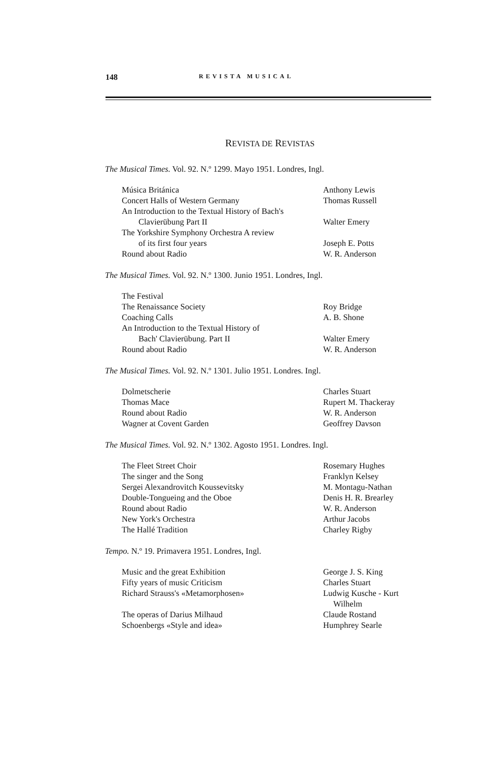148 REVISTA MUSICAL
REVISTA DE REVISTAS
The Musical Times. Vol. 92. N.º 1299. Mayo 1951. Londres, Ingl.
| Música Británica | Anthony Lewis |
| Concert Halls of Western Germany | Thomas Russell |
| An Introduction to the Textual History of Bach's Clavierübung Part II | Walter Emery |
| The Yorkshire Symphony Orchestra A review of its first four years | Joseph E. Potts |
| Round about Radio | W. R. Anderson |
The Musical Times. Vol. 92. N.º 1300. Junio 1951. Londres, Ingl.
| The Festival | |
| The Renaissance Society | Roy Bridge |
| Coaching Calls | A. B. Shone |
| An Introduction to the Textual History of Bach' Clavierübung. Part II | Walter Emery |
| Round about Radio | W. R. Anderson |
The Musical Times. Vol. 92. N.º 1301. Julio 1951. Londres. Ingl.
| Dolmetscherie | Charles Stuart |
| Thomas Mace | Rupert M. Thackeray |
| Round about Radio | W. R. Anderson |
| Wagner at Covent Garden | Geoffrey Davson |
The Musical Times. Vol. 92. N.º 1302. Agosto 1951. Londres. Ingl.
| The Fleet Street Choir | Rosemary Hughes |
| The singer and the Song | Franklyn Kelsey |
| Sergei Alexandrovitch Koussevitsky | M. Montagu-Nathan |
| Double-Tongueing and the Oboe | Denis H. R. Brearley |
| Round about Radio | W. R. Anderson |
| New York's Orchestra | Arthur Jacobs |
| The Hallé Tradition | Charley Rigby |
Tempo. N.º 19. Primavera 1951. Londres, Ingl.
| Music and the great Exhibition | George J. S. King |
| Fifty years of music Criticism | Charles Stuart |
| Richard Strauss's «Metamorphosen» | Ludwig Kusche - Kurt Wilhelm |
| The operas of Darius Milhaud | Claude Rostand |
| Schoenbergs «Style and idea» | Humphrey Searle |